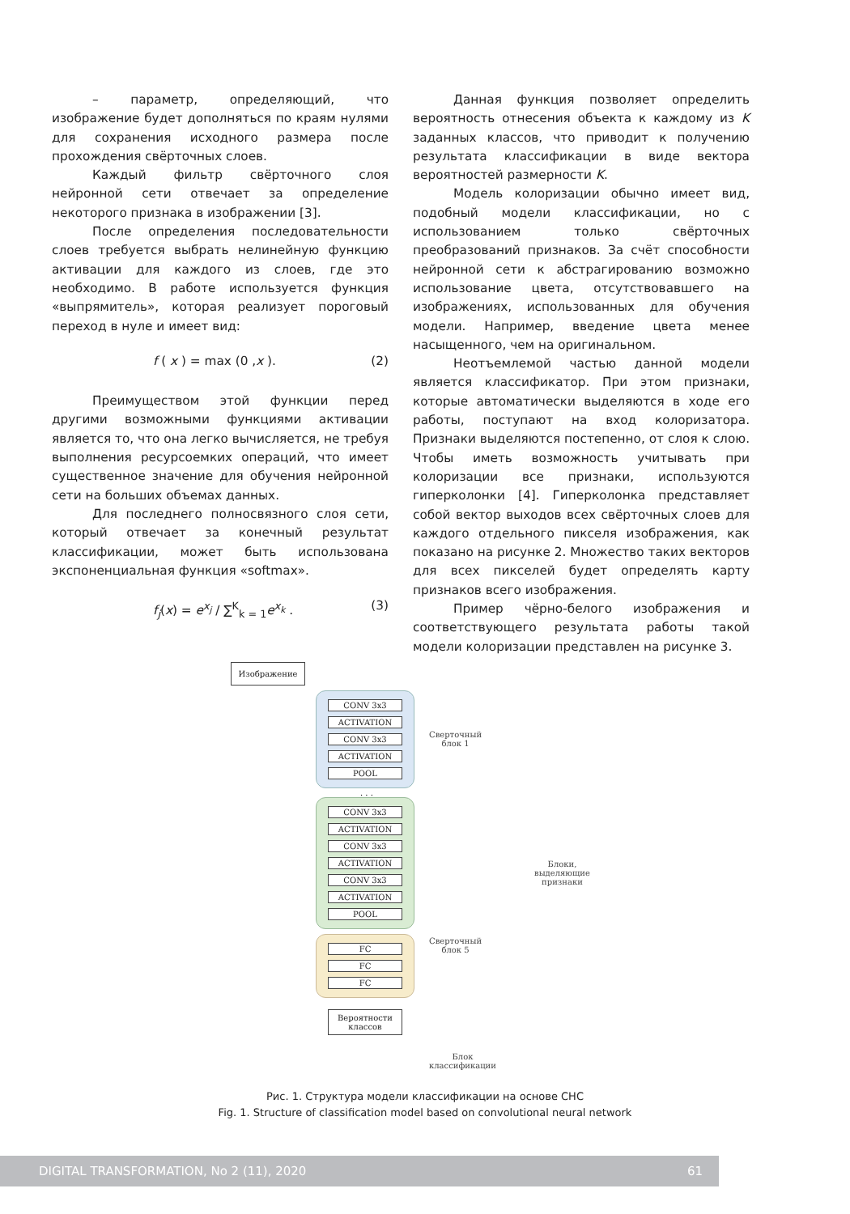– параметр, определяющий, что изображение будет дополняться по краям нулями для сохранения исходного размера после прохождения свёрточных слоев.
Каждый фильтр свёрточного слоя нейронной сети отвечает за определение некоторого признака в изображении [3].
После определения последовательности слоев требуется выбрать нелинейную функцию активации для каждого из слоев, где это необходимо. В работе используется функция «выпрямитель», которая реализует пороговый переход в нуле и имеет вид:
f ( x ) = max (0 ,x ). (2)
Преимуществом этой функции перед другими возможными функциями активации является то, что она легко вычисляется, не требуя выполнения ресурсоемких операций, что имеет существенное значение для обучения нейронной сети на больших объемах данных.
Для последнего полносвязного слоя сети, который отвечает за конечный результат классификации, может быть использована экспоненциальная функция «softmax».
f<sub>j</sub>(x) = e<sup>x<sub>j</sub></sup> / ∑<sup>K</sup><sub>k = 1</sub>e<sup>x<sub>k</sub></sup> . (3)
Данная функция позволяет определить вероятность отнесения объекта к каждому из K заданных классов, что приводит к получению результата классификации в виде вектора вероятностей размерности K.
Модель колоризации обычно имеет вид, подобный модели классификации, но с использованием только свёрточных преобразований признаков. За счёт способности нейронной сети к абстрагированию возможно использование цвета, отсутствовавшего на изображениях, использованных для обучения модели. Например, введение цвета менее насыщенного, чем на оригинальном.
Неотъемлемой частью данной модели является классификатор. При этом признаки, которые автоматически выделяются в ходе его работы, поступают на вход колоризатора. Признаки выделяются постепенно, от слоя к слою. Чтобы иметь возможность учитывать при колоризации все признаки, используются гиперколонки [4]. Гиперколонка представляет собой вектор выходов всех свёрточных слоев для каждого отдельного пикселя изображения, как показано на рисунке 2. Множество таких векторов для всех пикселей будет определять карту признаков всего изображения.
Пример чёрно-белого изображения и соответствующего результата работы такой модели колоризации представлен на рисунке 3.
Изображение
CONV 3x3
ACTIVATION
CONV 3x3
ACTIVATION
POOL
. . .
CONV 3x3
ACTIVATION
CONV 3x3
ACTIVATION
CONV 3x3
ACTIVATION
POOL
FC
FC
FC
Вероятности
классов
Сверточный
блок 1
Блоки,
выделяющие
признаки
Сверточный
блок 5
Блок
классификации
Рис. 1. Структура модели классификации на основе СНС
Fig. 1. Structure of classification model based on convolutional neural network
DIGITAL TRANSFORMATION, No 2 (11), 2020 61